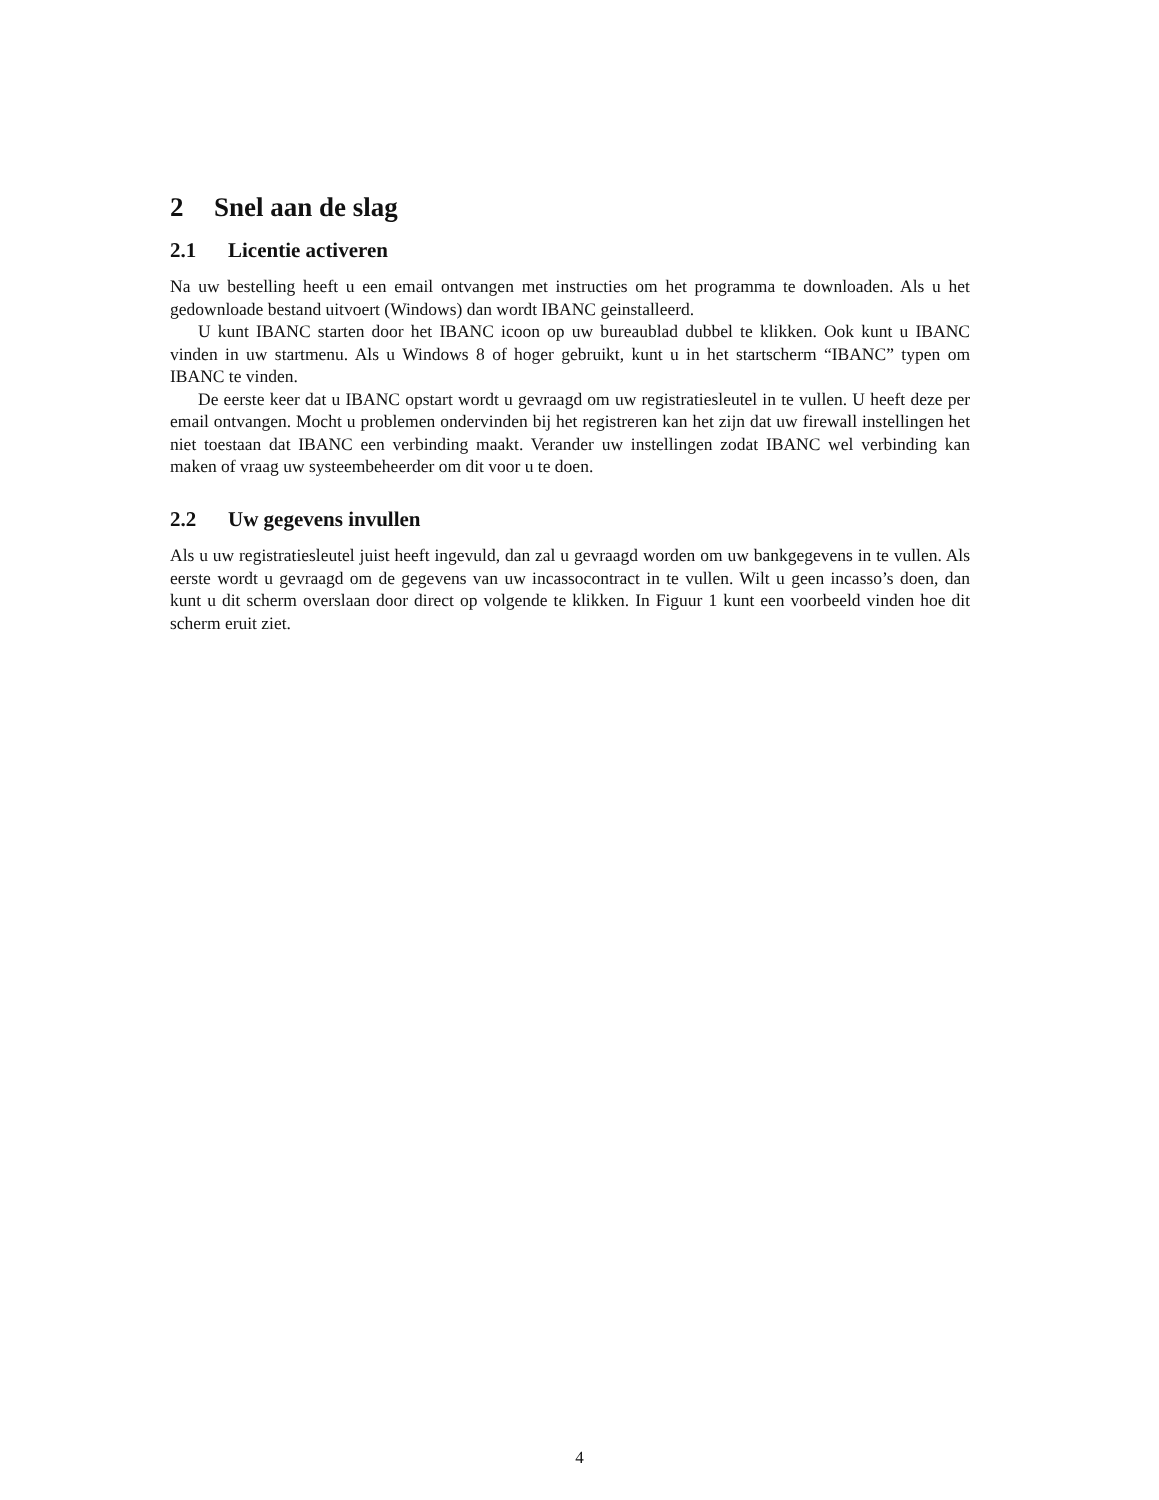2 Snel aan de slag
2.1 Licentie activeren
Na uw bestelling heeft u een email ontvangen met instructies om het programma te downloaden. Als u het gedownloade bestand uitvoert (Windows) dan wordt IBANC geinstalleerd.
U kunt IBANC starten door het IBANC icoon op uw bureaublad dubbel te klikken. Ook kunt u IBANC vinden in uw startmenu. Als u Windows 8 of hoger gebruikt, kunt u in het startscherm “IBANC” typen om IBANC te vinden.
De eerste keer dat u IBANC opstart wordt u gevraagd om uw registratiesleutel in te vullen. U heeft deze per email ontvangen. Mocht u problemen ondervinden bij het registreren kan het zijn dat uw firewall instellingen het niet toestaan dat IBANC een verbinding maakt. Verander uw instellingen zodat IBANC wel verbinding kan maken of vraag uw systeembeheerder om dit voor u te doen.
2.2 Uw gegevens invullen
Als u uw registratiesleutel juist heeft ingevuld, dan zal u gevraagd worden om uw bankgegevens in te vullen. Als eerste wordt u gevraagd om de gegevens van uw incassocontract in te vullen. Wilt u geen incasso’s doen, dan kunt u dit scherm overslaan door direct op volgende te klikken. In Figuur 1 kunt een voorbeeld vinden hoe dit scherm eruit ziet.
4